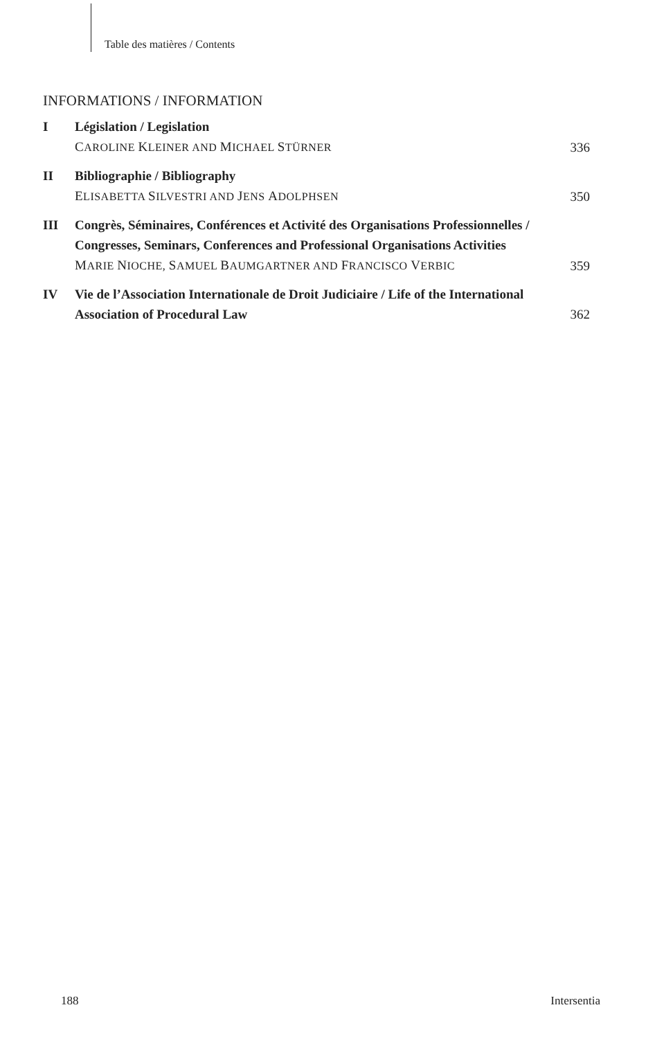Table des matières / Contents
INFORMATIONS / INFORMATION
| I | Législation / Legislation C AROLINE K LEINER AND M ICHAEL S TÜRNER | 336 |
| II | Bibliographie / Bibliography E LISABETTA S ILVESTRI AND J ENS A DOLPHSEN | 350 |
| III | Congrès, Séminaires, Conférences et Activité des Organisations Professionnelles / Congresses, Seminars, Conferences and Professional Organisations Activities M ARIE N IOCHE, S AMUEL B AUMGARTNER AND F RANCISCO V ERBIC | 359 |
| IV | Vie de l’Association Internationale de Droit Judiciaire / Life of the International Association of Procedural Law | 362 |
188 Intersentia